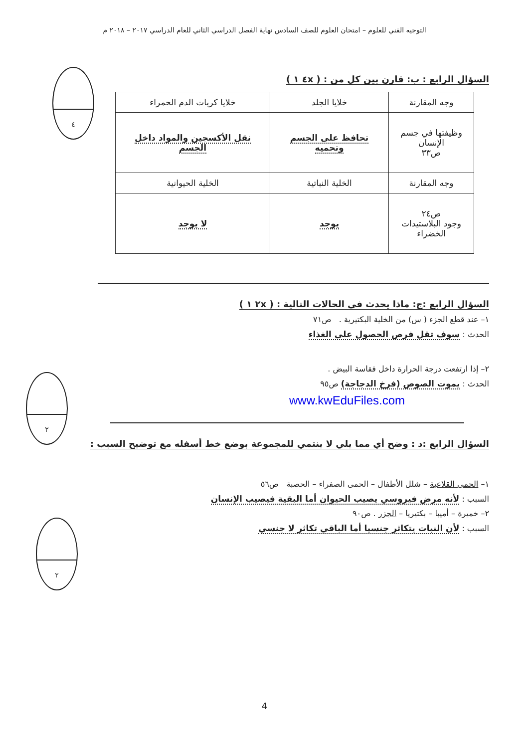التوجيه الفني للعلوم – امتحان العلوم للصف السادس نهاية الفصل الدراسي الثاني للعام الدراسي ٢٠١٧ – ٢٠١٨ م
٤
السؤال الرابع : ب: قارن بين كل من : ( ٤x ١ )
| وجه المقارنة | خلايا الجلد | خلايا كريات الدم الحمراء |
| وظيفتها في جسم الإنسان ص٣٣ | تحافظ على الجسم وتحميه | نقل الأكسجين والمواد داخل الجسم |
| وجه المقارنة | الخلية النباتية | الخلية الحيوانية |
| ص٢٤ وجود البلاستيدات الخضراء | يوجد | لا يوجد |
٢
السؤال الرابع :ج: ماذا يحدث في الحالات التالية : ( ٢x ١ )
١– عند قطع الجزء ( س) من الخلية البكتيرية . ص٧١
الحدث : سوف تقل فرص الحصول على الغذاء
٢– إذا ارتفعت درجة الحرارة داخل فقاسة البيض .
الحدث : يموت الصوص (فرخ الدجاجة) ص٩٥
www.kwEduFiles.com
٢
السؤال الرابع :د : وضح أي مما يلي لا ينتمي للمجموعة بوضع خط أسفله مع توضيح السبب :
١– الحمى القلاعية – شلل الأطفال – الحمى الصفراء – الحصبة ص٥٦
السبب : لأنه مرض فيروسي يصيب الحيوان أما البقية فيصيب الإنسان
٢– خميرة – أميبا – بكتيريا – الجزر . ص٩٠
السبب : لأن النبات يتكاثر جنسيا أما الباقي تكاثر لا جنسي
4